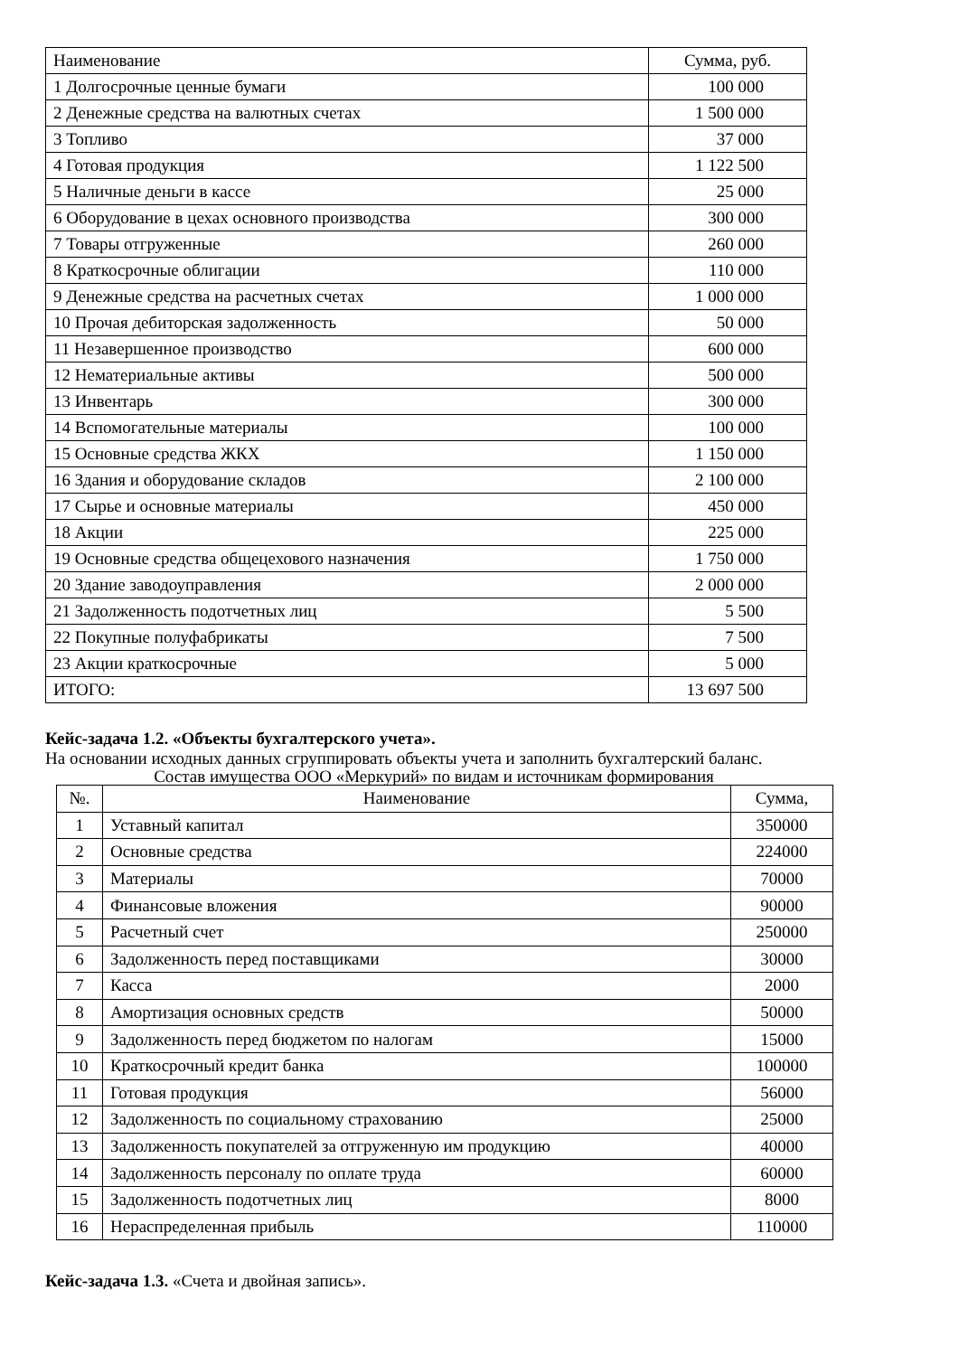| Наименование | Сумма, руб. |
| --- | --- |
| 1 Долгосрочные ценные бумаги | 100 000 |
| 2 Денежные средства на валютных счетах | 1 500 000 |
| 3 Топливо | 37 000 |
| 4 Готовая продукция | 1 122 500 |
| 5 Наличные деньги в кассе | 25 000 |
| 6 Оборудование в цехах основного производства | 300 000 |
| 7 Товары отгруженные | 260 000 |
| 8 Краткосрочные облигации | 110 000 |
| 9 Денежные средства на расчетных счетах | 1 000 000 |
| 10 Прочая дебиторская задолженность | 50 000 |
| 11 Незавершенное производство | 600 000 |
| 12 Нематериальные активы | 500 000 |
| 13 Инвентарь | 300 000 |
| 14 Вспомогательные материалы | 100 000 |
| 15 Основные средства ЖКХ | 1 150 000 |
| 16 Здания и оборудование складов | 2 100 000 |
| 17 Сырье и основные материалы | 450 000 |
| 18 Акции | 225 000 |
| 19 Основные средства общецехового назначения | 1 750 000 |
| 20 Здание заводоуправления | 2 000 000 |
| 21 Задолженность подотчетных лиц | 5 500 |
| 22 Покупные полуфабрикаты | 7 500 |
| 23 Акции краткосрочные | 5 000 |
| ИТОГО: | 13 697 500 |
Кейс-задача 1.2. «Объекты бухгалтерского учета».
На основании исходных данных сгруппировать объекты учета и заполнить бухгалтерский баланс.
Состав имущества ООО «Меркурий» по видам и источникам формирования
| №. | Наименование | Сумма, |
| 1 | Уставный капитал | 350000 |
| 2 | Основные средства | 224000 |
| 3 | Материалы | 70000 |
| 4 | Финансовые вложения | 90000 |
| 5 | Расчетный счет | 250000 |
| 6 | Задолженность перед поставщиками | 30000 |
| 7 | Касса | 2000 |
| 8 | Амортизация основных средств | 50000 |
| 9 | Задолженность перед бюджетом по налогам | 15000 |
| 10 | Краткосрочный кредит банка | 100000 |
| 11 | Готовая продукция | 56000 |
| 12 | Задолженность по социальному страхованию | 25000 |
| 13 | Задолженность покупателей за отгруженную им продукцию | 40000 |
| 14 | Задолженность персоналу по оплате труда | 60000 |
| 15 | Задолженность подотчетных лиц | 8000 |
| 16 | Нераспределенная прибыль | 110000 |
Кейс-задача 1.3. «Счета и двойная запись».